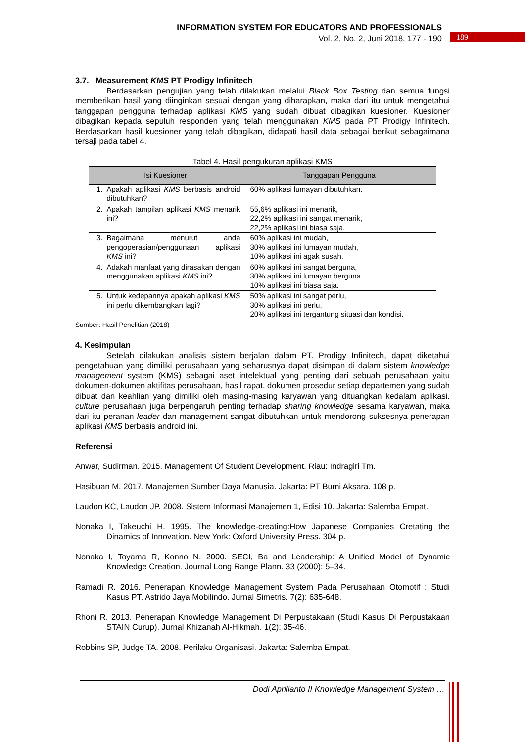INFORMATION SYSTEM FOR EDUCATORS AND PROFESSIONALS
Vol. 2, No. 2, Juni 2018, 177 - 190
189
3.7. Measurement KMS PT Prodigy Infinitech
Berdasarkan pengujian yang telah dilakukan melalui Black Box Testing dan semua fungsi memberikan hasil yang diinginkan sesuai dengan yang diharapkan, maka dari itu untuk mengetahui tanggapan pengguna terhadap aplikasi KMS yang sudah dibuat dibagikan kuesioner. Kuesioner dibagikan kepada sepuluh responden yang telah menggunakan KMS pada PT Prodigy Infinitech. Berdasarkan hasil kuesioner yang telah dibagikan, didapati hasil data sebagai berikut sebagaimana tersaji pada tabel 4.
Tabel 4. Hasil pengukuran aplikasi KMS
| Isi Kuesioner | | Tanggapan Pengguna |
| --- | --- | --- |
| 1. | Apakah aplikasi KMS berbasis android dibutuhkan? | 60% aplikasi lumayan dibutuhkan. |
| 2. | Apakah tampilan aplikasi KMS menarik ini? | 55,6% aplikasi ini menarik, 22,2% aplikasi ini sangat menarik, 22,2% aplikasi ini biasa saja. |
| 3. | Bagaimana menurut anda pengoperasian/penggunaan aplikasi KMS ini? | 60% aplikasi ini mudah, 30% aplikasi ini lumayan mudah, 10% aplikasi ini agak susah. |
| 4. | Adakah manfaat yang dirasakan dengan menggunakan aplikasi KMS ini? | 60% aplikasi ini sangat berguna, 30% aplikasi ini lumayan berguna, 10% aplikasi ini biasa saja. |
| 5. | Untuk kedepannya apakah aplikasi KMS ini perlu dikembangkan lagi? | 50% aplikasi ini sangat perlu, 30% aplikasi ini perlu, 20% aplikasi ini tergantung situasi dan kondisi. |
Sumber: Hasil Penelitian (2018)
4. Kesimpulan
Setelah dilakukan analisis sistem berjalan dalam PT. Prodigy Infinitech, dapat diketahui pengetahuan yang dimiliki perusahaan yang seharusnya dapat disimpan di dalam sistem knowledge management system (KMS) sebagai aset intelektual yang penting dari sebuah perusahaan yaitu dokumen-dokumen aktifitas perusahaan, hasil rapat, dokumen prosedur setiap departemen yang sudah dibuat dan keahlian yang dimiliki oleh masing-masing karyawan yang dituangkan kedalam aplikasi. culture perusahaan juga berpengaruh penting terhadap sharing knowledge sesama karyawan, maka dari itu peranan leader dan management sangat dibutuhkan untuk mendorong suksesnya penerapan aplikasi KMS berbasis android ini.
Referensi
Anwar, Sudirman. 2015. Management Of Student Development. Riau: Indragiri Tm.
Hasibuan M. 2017. Manajemen Sumber Daya Manusia. Jakarta: PT Bumi Aksara. 108 p.
Laudon KC, Laudon JP. 2008. Sistem Informasi Manajemen 1, Edisi 10. Jakarta: Salemba Empat.
Nonaka I, Takeuchi H. 1995. The knowledge-creating:How Japanese Companies Cretating the Dinamics of Innovation. New York: Oxford University Press. 304 p.
Nonaka I, Toyama R, Konno N. 2000. SECI, Ba and Leadership: A Unified Model of Dynamic Knowledge Creation. Journal Long Range Plann. 33 (2000): 5–34.
Ramadi R. 2016. Penerapan Knowledge Management System Pada Perusahaan Otomotif : Studi Kasus PT. Astrido Jaya Mobilindo. Jurnal Simetris. 7(2): 635-648.
Rhoni R. 2013. Penerapan Knowledge Management Di Perpustakaan (Studi Kasus Di Perpustakaan STAIN Curup). Jurnal Khizanah Al-Hikmah. 1(2): 35-46.
Robbins SP, Judge TA. 2008. Perilaku Organisasi. Jakarta: Salemba Empat.
Dodi Aprilianto II Knowledge Management System …